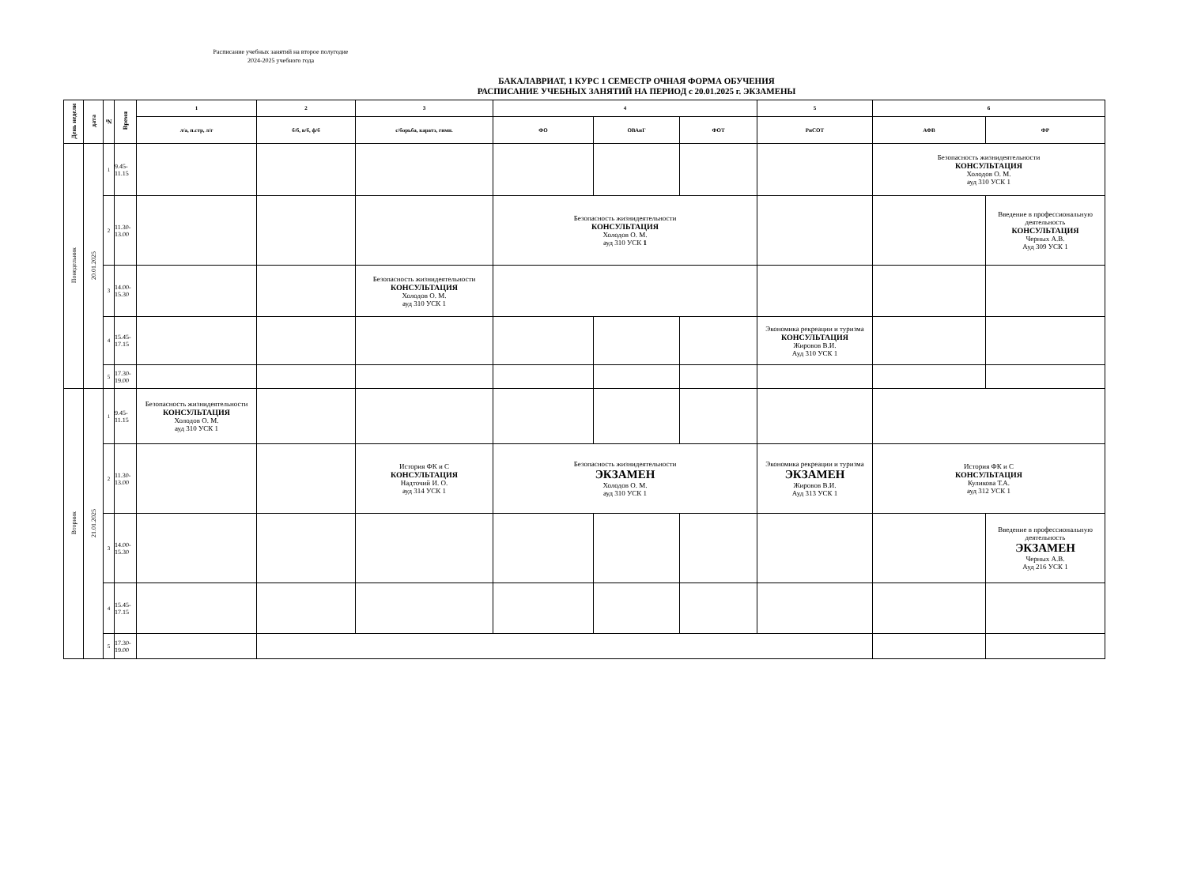Расписание учебных занятий на второе полугодие
2024-2025 учебного года
БАКАЛАВРИАТ, 1 КУРС 1 СЕМЕСТР ОЧНАЯ ФОРМА ОБУЧЕНИЯ
РАСПИСАНИЕ УЧЕБНЫХ ЗАНЯТИЙ НА ПЕРИОД с 20.01.2025 г. ЭКЗАМЕНЫ
| День недели | дата | № | Время | 1 | 2 | 3 | 4 | | | 5 | 6 | |
| --- | --- | --- | --- | --- | --- | --- | --- | --- | --- | --- | --- | --- |
| | | | | л/а, п.стр, л/г | б/б, в/б, ф/б | с/борьба, каратэ, гимн. | ФО | ОВАиГ | ФОТ | РиСОТ | АФВ | ФР |
| Понедельник | 20.01.2025 | 1 | 9.45-11.15 | | | | | | | | Безопасность жизнидеятельности КОНСУЛЬТАЦИЯ Холодов О. М. ауд 310 УСК 1 | |
| | | 2 | 11.30-13.00 | | | | Безопасность жизнидеятельности КОНСУЛЬТАЦИЯ Холодов О. М. ауд 310 УСК 1 | | | | | Введение в профессиональную деятельность КОНСУЛЬТАЦИЯ Черных А.В. Ауд 309 УСК 1 |
| | | 3 | 14.00-15.30 | | | Безопасность жизнидеятельности КОНСУЛЬТАЦИЯ Холодов О. М. ауд 310 УСК 1 | | | | | | |
| | | 4 | 15.45-17.15 | | | | | | | Экономика рекреации и туризма КОНСУЛЬТАЦИЯ Жировов В.И. Ауд 310 УСК 1 | | |
| | | 5 | 17.30-19.00 | | | | | | | | | |
| Вторник | 21.01.2025 | 1 | 9.45-11.15 | Безопасность жизнидеятельности КОНСУЛЬТАЦИЯ Холодов О. М. ауд 310 УСК 1 | | | | | | | | |
| | | 2 | 11.30-13.00 | | | История ФК и С КОНСУЛЬТАЦИЯ Надточий И. О. ауд 314 УСК 1 | Безопасность жизнидеятельности ЭКЗАМЕН Холодов О. М. ауд 310 УСК 1 | | | Экономика рекреации и туризма ЭКЗАМЕН Жировов В.И. Ауд 313 УСК 1 | История ФК и С КОНСУЛЬТАЦИЯ Куликова Т.А. ауд 312 УСК 1 | |
| | | 3 | 14.00-15.30 | | | | | | | | | Введение в профессиональную деятельность ЭКЗАМЕН Черных А.В. Ауд 216 УСК 1 |
| | | 4 | 15.45-17.15 | | | | | | | | | |
| | | 5 | 17.30-19.00 | | | | | | | | | |